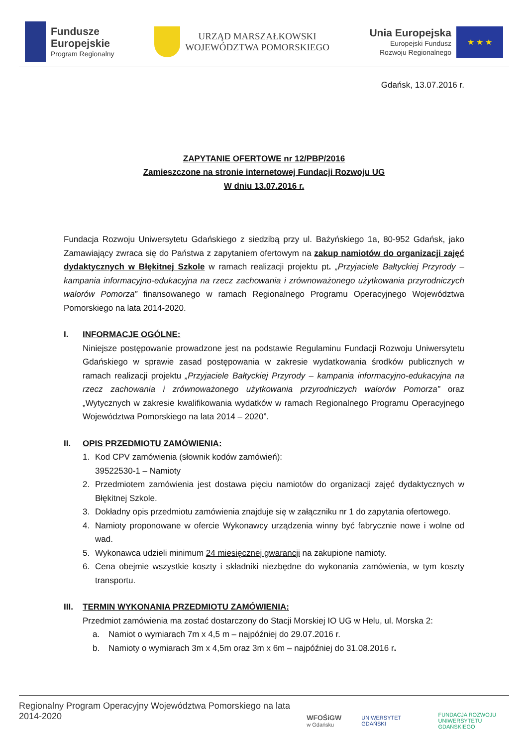Fundusze
Europejskie
Program Regionalny
URZĄD MARSZAŁKOWSKI
WOJEWÓDZTWA POMORSKIEGO
Unia Europejska
Europejski Fundusz
Rozwoju Regionalnego
★ ★ ★
Gdańsk, 13.07.2016 r.
ZAPYTANIE OFERTOWE nr 12/PBP/2016
Zamieszczone na stronie internetowej Fundacji Rozwoju UG
W dniu 13.07.2016 r.
Fundacja Rozwoju Uniwersytetu Gdańskiego z siedzibą przy ul. Bażyńskiego 1a, 80-952 Gdańsk, jako Zamawiający zwraca się do Państwa z zapytaniem ofertowym na zakup namiotów do organizacji zajęć dydaktycznych w Błękitnej Szkole w ramach realizacji projektu pt. „Przyjaciele Bałtyckiej Przyrody – kampania informacyjno-edukacyjna na rzecz zachowania i zrównoważonego użytkowania przyrodniczych walorów Pomorza” finansowanego w ramach Regionalnego Programu Operacyjnego Województwa Pomorskiego na lata 2014-2020.
I. INFORMACJE OGÓLNE:
Niniejsze postępowanie prowadzone jest na podstawie Regulaminu Fundacji Rozwoju Uniwersytetu Gdańskiego w sprawie zasad postępowania w zakresie wydatkowania środków publicznych w ramach realizacji projektu „Przyjaciele Bałtyckiej Przyrody – kampania informacyjno-edukacyjna na rzecz zachowania i zrównoważonego użytkowania przyrodniczych walorów Pomorza” oraz „Wytycznych w zakresie kwalifikowania wydatków w ramach Regionalnego Programu Operacyjnego Województwa Pomorskiego na lata 2014 – 2020”.
II. OPIS PRZEDMIOTU ZAMÓWIENIA:
1. Kod CPV zamówienia (słownik kodów zamówień):
39522530-1 – Namioty
2. Przedmiotem zamówienia jest dostawa pięciu namiotów do organizacji zajęć dydaktycznych w Błękitnej Szkole.
3. Dokładny opis przedmiotu zamówienia znajduje się w załączniku nr 1 do zapytania ofertowego.
4. Namioty proponowane w ofercie Wykonawcy urządzenia winny być fabrycznie nowe i wolne od wad.
5. Wykonawca udzieli minimum 24 miesięcznej gwarancji na zakupione namioty.
6. Cena obejmie wszystkie koszty i składniki niezbędne do wykonania zamówienia, w tym koszty transportu.
III.
TERMIN WYKONANIA PRZEDMIOTU ZAMÓWIENIA:
Przedmiot zamówienia ma zostać dostarczony do Stacji Morskiej IO UG w Helu, ul. Morska 2:
a. Namiot o wymiarach 7m x 4,5 m – najpóźniej do 29.07.2016 r.
b. Namioty o wymiarach 3m x 4,5m oraz 3m x 6m – najpóźniej do 31.08.2016 r.
Regionalny Program Operacyjny Województwa Pomorskiego na lata 2014-2020
WFOŚiGW
w Gdańsku UNIWERSYTET GDAŃSKI FUNDACJA ROZWOJU
UNIWERSYTETU GDAŃSKIEGO